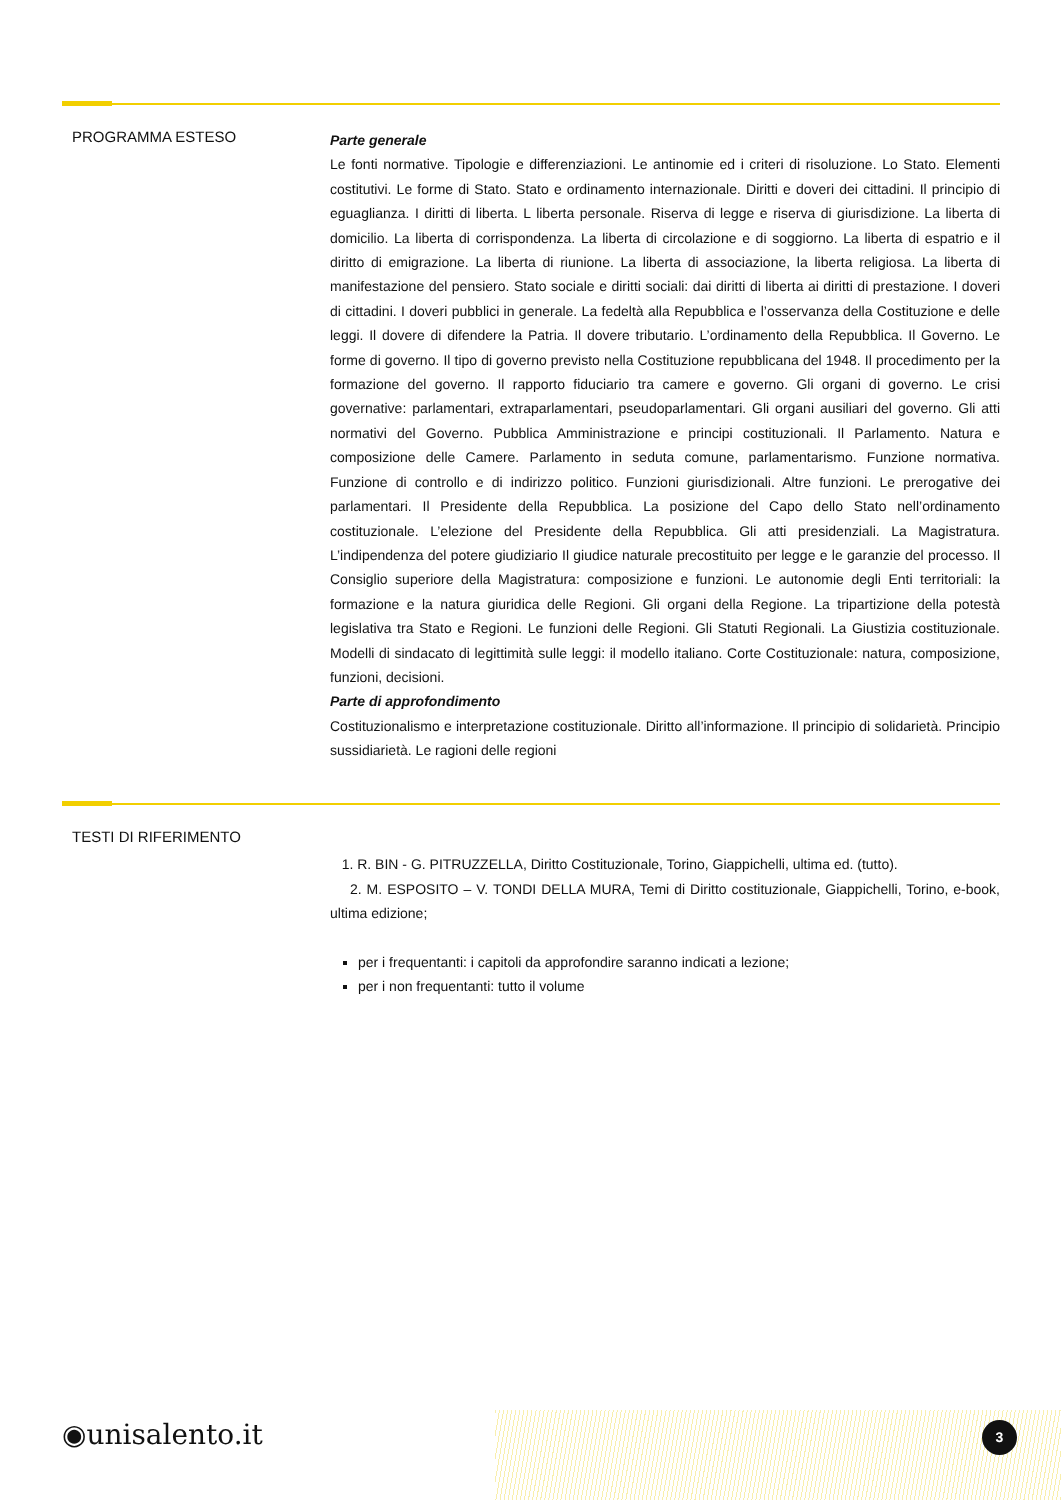PROGRAMMA ESTESO
Parte generale
Le fonti normative. Tipologie e differenziazioni. Le antinomie ed i criteri di risoluzione. Lo Stato. Elementi costitutivi. Le forme di Stato. Stato e ordinamento internazionale. Diritti e doveri dei cittadini. Il principio di eguaglianza. I diritti di liberta. L liberta personale. Riserva di legge e riserva di giurisdizione. La liberta di domicilio. La liberta di corrispondenza. La liberta di circolazione e di soggiorno. La liberta di espatrio e il diritto di emigrazione. La liberta di riunione. La liberta di associazione, la liberta religiosa. La liberta di manifestazione del pensiero. Stato sociale e diritti sociali: dai diritti di liberta ai diritti di prestazione. I doveri di cittadini. I doveri pubblici in generale. La fedeltà alla Repubblica e l’osservanza della Costituzione e delle leggi. Il dovere di difendere la Patria. Il dovere tributario. L’ordinamento della Repubblica. Il Governo. Le forme di governo. Il tipo di governo previsto nella Costituzione repubblicana del 1948. Il procedimento per la formazione del governo. Il rapporto fiduciario tra camere e governo. Gli organi di governo. Le crisi governative: parlamentari, extraparlamentari, pseudoparlamentari. Gli organi ausiliari del governo. Gli atti normativi del Governo. Pubblica Amministrazione e principi costituzionali. Il Parlamento. Natura e composizione delle Camere. Parlamento in seduta comune, parlamentarismo. Funzione normativa. Funzione di controllo e di indirizzo politico. Funzioni giurisdizionali. Altre funzioni. Le prerogative dei parlamentari. Il Presidente della Repubblica. La posizione del Capo dello Stato nell’ordinamento costituzionale. L’elezione del Presidente della Repubblica. Gli atti presidenziali. La Magistratura. L’indipendenza del potere giudiziario Il giudice naturale precostituito per legge e le garanzie del processo. Il Consiglio superiore della Magistratura: composizione e funzioni. Le autonomie degli Enti territoriali: la formazione e la natura giuridica delle Regioni. Gli organi della Regione. La tripartizione della potestà legislativa tra Stato e Regioni. Le funzioni delle Regioni. Gli Statuti Regionali. La Giustizia costituzionale. Modelli di sindacato di legittimità sulle leggi: il modello italiano. Corte Costituzionale: natura, composizione, funzioni, decisioni.
Parte di approfondimento
Costituzionalismo e interpretazione costituzionale. Diritto all’informazione. Il principio di solidarietà. Principio sussidiarietà. Le ragioni delle regioni
TESTI DI RIFERIMENTO
1. R. BIN - G. PITRUZZELLA, Diritto Costituzionale, Torino, Giappichelli, ultima ed. (tutto).
2. M. ESPOSITO – V. TONDI DELLA MURA, Temi di Diritto costituzionale, Giappichelli, Torino, e-book, ultima edizione;
per i frequentanti: i capitoli da approfondire saranno indicati a lezione;
per i non frequentanti: tutto il volume
◉unisalento.it 3